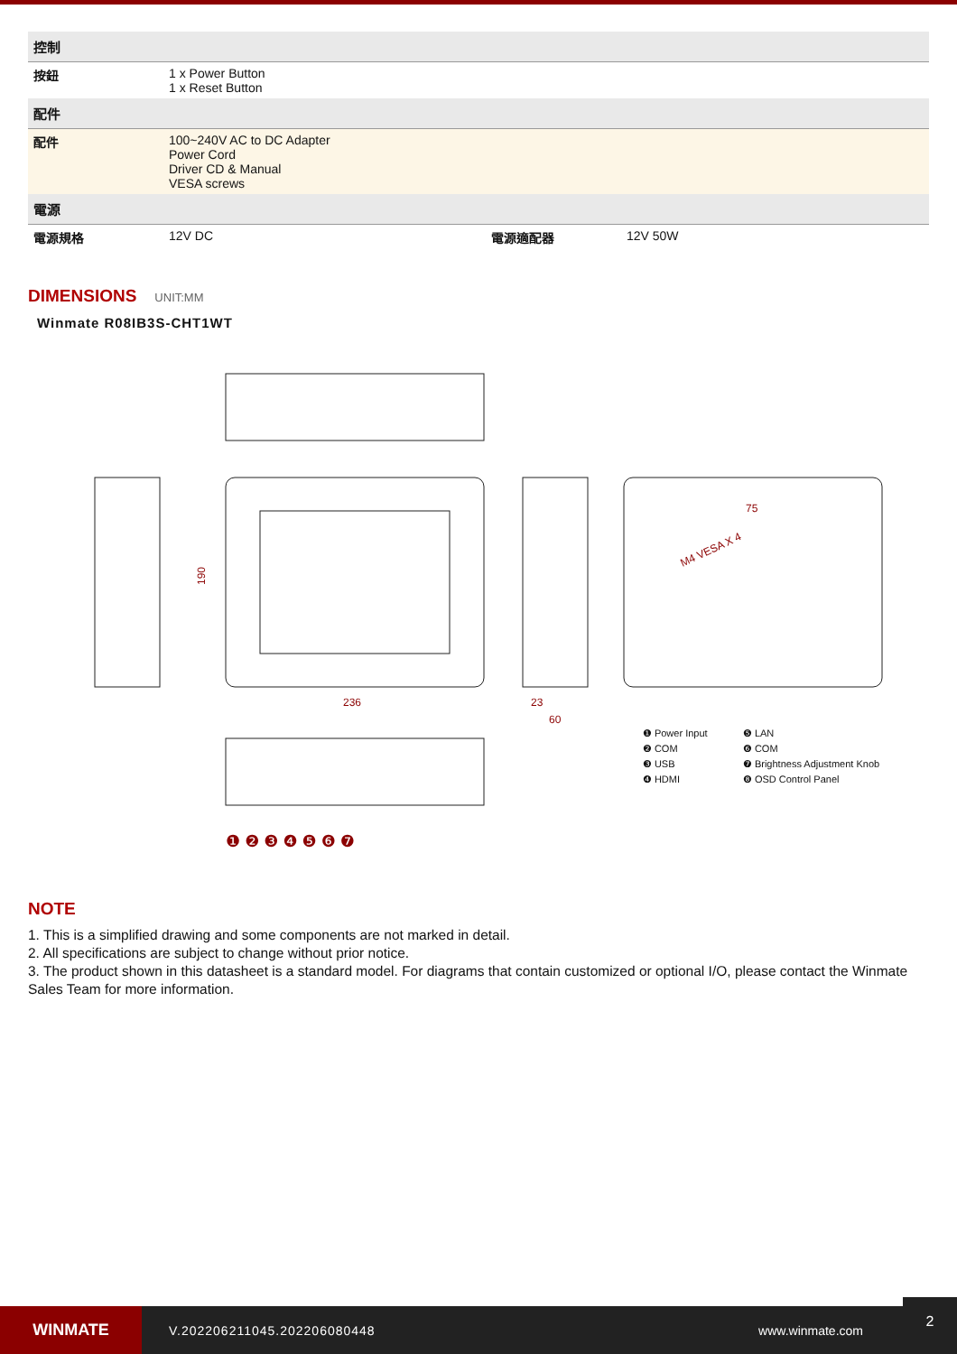| 控制 | | | |
| 按鈕 | 1 x Power Button 1 x Reset Button | | |
| 配件 | | | |
| 配件 | 100~240V AC to DC Adapter Power Cord Driver CD & Manual VESA screws | | |
| 電源 | | | |
| 電源規格 | 12V DC | 電源適配器 | 12V 50W |
DIMENSIONS UNIT:MM
Winmate R08IB3S-CHT1WT
236
190
23
60
75
M4 VESA X 4
❶ ❷ ❸ ❹ ❺ ❻ ❼
❶ Power Input
❺ LAN
❷ COM
❻ COM
❸ USB
❼ Brightness Adjustment Knob
❹ HDMI
❽ OSD Control Panel
NOTE
1. This is a simplified drawing and some components are not marked in detail.
2. All specifications are subject to change without prior notice.
3. The product shown in this datasheet is a standard model. For diagrams that contain customized or optional I/O, please contact the Winmate Sales Team for more information.
WINMATE
V.202206211045.202206080448 www.winmate.com
2